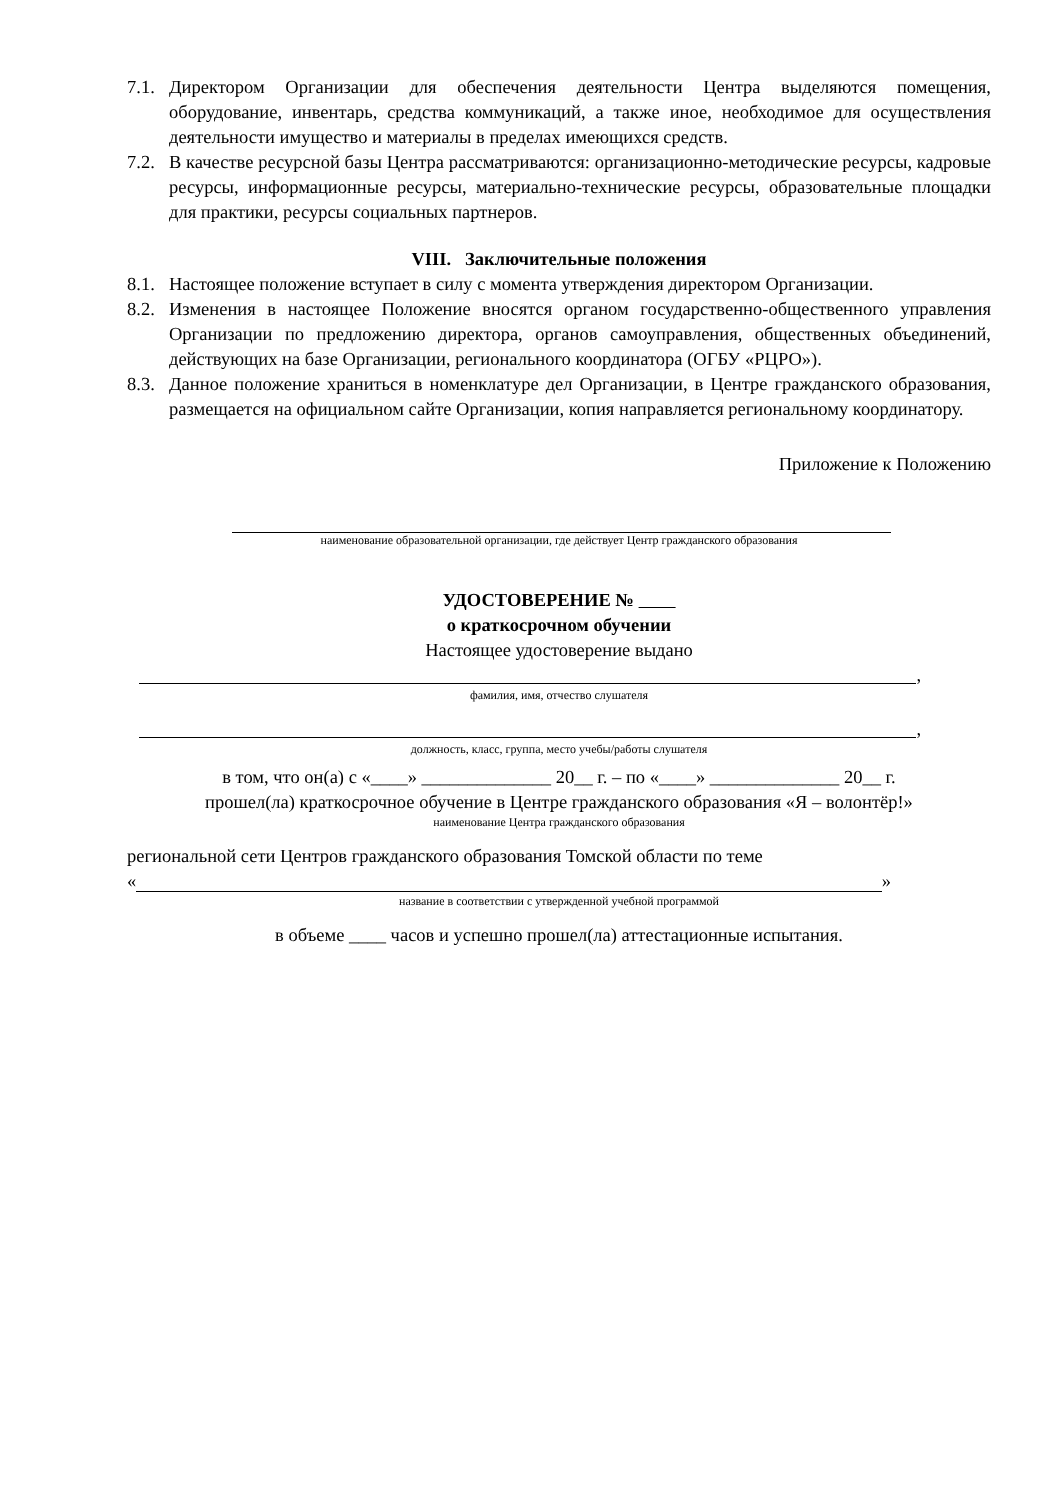7.1.
Директором Организации для обеспечения деятельности Центра выделяются помещения, оборудование, инвентарь, средства коммуникаций, а также иное, необходимое для осуществления деятельности имущество и материалы в пределах имеющихся средств.
7.2.
В качестве ресурсной базы Центра рассматриваются: организационно-методические ресурсы, кадровые ресурсы, информационные ресурсы, материально-технические ресурсы, образовательные площадки для практики, ресурсы социальных партнеров.
VIII. Заключительные положения
8.1.
Настоящее положение вступает в силу с момента утверждения директором Организации.
8.2.
Изменения в настоящее Положение вносятся органом государственно-общественного управления Организации по предложению директора, органов самоуправления, общественных объединений, действующих на базе Организации, регионального координатора (ОГБУ «РЦРО»).
8.3.
Данное положение храниться в номенклатуре дел Организации, в Центре гражданского образования, размещается на официальном сайте Организации, копия направляется региональному координатору.
Приложение к Положению
наименование образовательной организации, где действует Центр гражданского образования
УДОСТОВЕРЕНИЕ №
о краткосрочном обучении
Настоящее удостоверение выдано
,
фамилия, имя, отчество слушателя
,
должность, класс, группа, место учебы/работы слушателя
в том, что он(а) с «____» ______________ 20__ г. – по «____» ______________ 20__ г.
прошел(ла) краткосрочное обучение в Центре гражданского образования «Я – волонтёр!»
наименование Центра гражданского образования
региональной сети Центров гражданского образования Томской области по теме
«
»
название в соответствии с утвержденной учебной программой
в объеме ____ часов и успешно прошел(ла) аттестационные испытания.